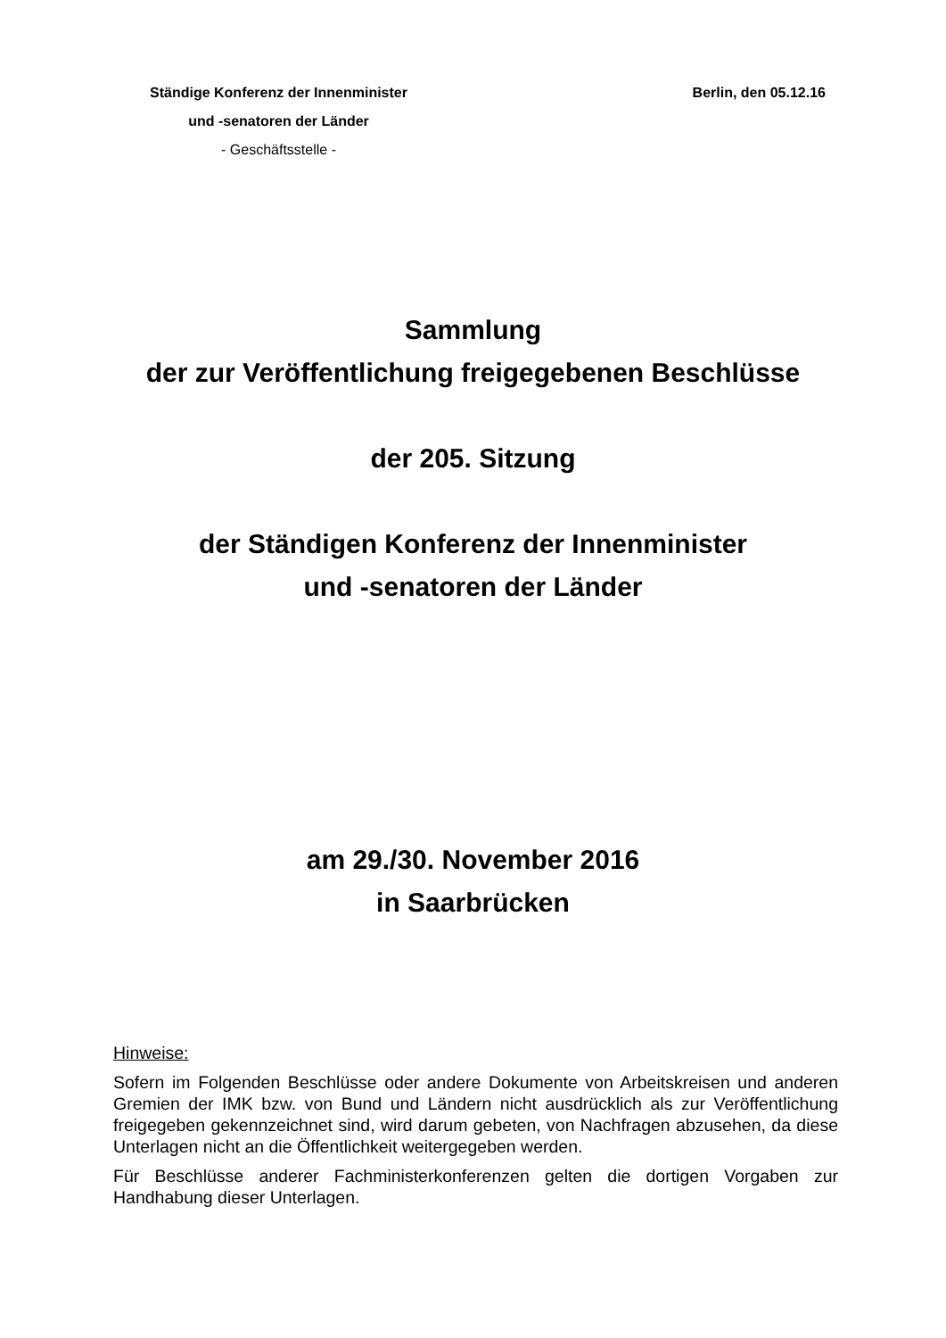Ständige Konferenz der Innenminister
und -senatoren der Länder
- Geschäftsstelle -
Berlin, den 05.12.16
Sammlung
der zur Veröffentlichung freigegebenen Beschlüsse
der 205. Sitzung
der Ständigen Konferenz der Innenminister
und -senatoren der Länder
am 29./30. November 2016
in Saarbrücken
Hinweise:
Sofern im Folgenden Beschlüsse oder andere Dokumente von Arbeitskreisen und anderen Gremien der IMK bzw. von Bund und Ländern nicht ausdrücklich als zur Veröffentlichung freigegeben gekennzeichnet sind, wird darum gebeten, von Nachfragen abzusehen, da diese Unterlagen nicht an die Öffentlichkeit weitergegeben werden.
Für Beschlüsse anderer Fachministerkonferenzen gelten die dortigen Vorgaben zur Handhabung dieser Unterlagen.